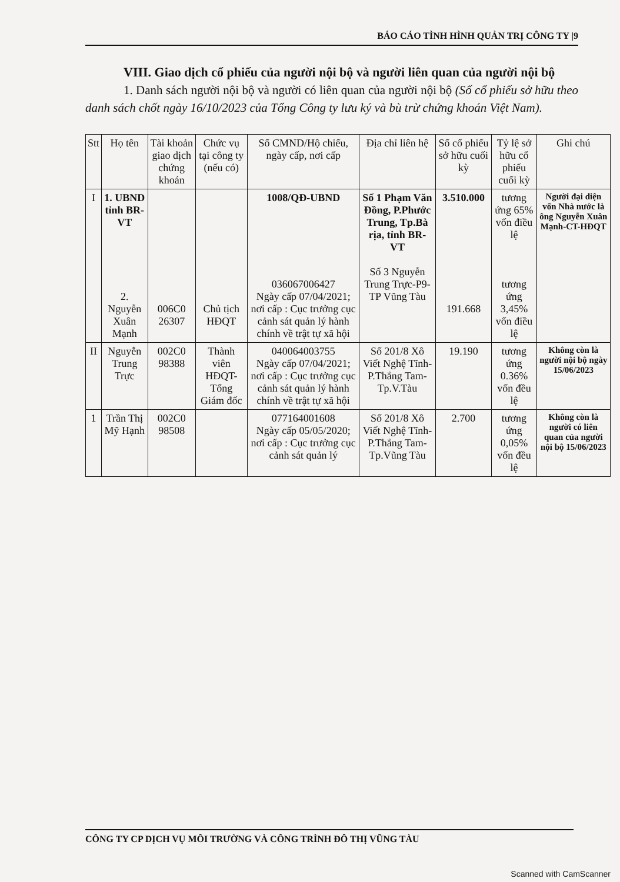BÁO CÁO TÌNH HÌNH QUẢN TRỊ CÔNG TY |9
VIII. Giao dịch cổ phiếu của người nội bộ và người liên quan của người nội bộ
1. Danh sách người nội bộ và người có liên quan của người nội bộ (Số cổ phiếu sở hữu theo danh sách chốt ngày 16/10/2023 của Tổng Công ty lưu ký và bù trừ chứng khoán Việt Nam).
| Stt | Họ tên | Tài khoản giao dịch chứng khoán | Chức vụ tại công ty (nếu có) | Số CMND/Hộ chiếu, ngày cấp, nơi cấp | Địa chỉ liên hệ | Số cổ phiếu sở hữu cuối kỳ | Tỷ lệ sở hữu cổ phiếu cuối kỳ | Ghi chú |
| --- | --- | --- | --- | --- | --- | --- | --- | --- |
| I | 1. UBND tỉnh BR-VT 2. Nguyễn Xuân Mạnh | 006C0 26307 | Chủ tịch HĐQT | 1008/QĐ-UBND 036067006427 Ngày cấp 07/04/2021; nơi cấp : Cục trưởng cục cảnh sát quản lý hành chính về trật tự xã hội | Số 1 Phạm Văn Đồng, P.Phước Trung, Tp.Bà rịa, tỉnh BR-VT Số 3 Nguyễn Trung Trực-P9-TP Vũng Tàu | 3.510.000 191.668 | tương ứng 65% vốn điều lệ tương ứng 3,45% vốn điều lệ | Người đại diện vốn Nhà nước là ông Nguyễn Xuân Mạnh-CT-HĐQT |
| II | Nguyễn Trung Trực | 002C0 98388 | Thành viên HĐQT-Tổng Giám đốc | 040064003755 Ngày cấp 07/04/2021; nơi cấp : Cục trưởng cục cảnh sát quản lý hành chính về trật tự xã hội | Số 201/8 Xô Viết Nghệ Tĩnh-P.Thắng Tam-Tp.V.Tàu | 19.190 | tương ứng 0.36% vốn đều lệ | Không còn là người nội bộ ngày 15/06/2023 |
| 1 | Trần Thị Mỹ Hạnh | 002C0 98508 | | 077164001608 Ngày cấp 05/05/2020; nơi cấp : Cục trưởng cục cảnh sát quản lý | Số 201/8 Xô Viết Nghệ Tĩnh-P.Thắng Tam-Tp.Vũng Tàu | 2.700 | tương ứng 0,05% vốn đều lệ | Không còn là người có liên quan của người nội bộ 15/06/2023 |
CÔNG TY CP DỊCH VỤ MÔI TRƯỜNG VÀ CÔNG TRÌNH ĐÔ THỊ VŨNG TÀU
Scanned with CamScanner